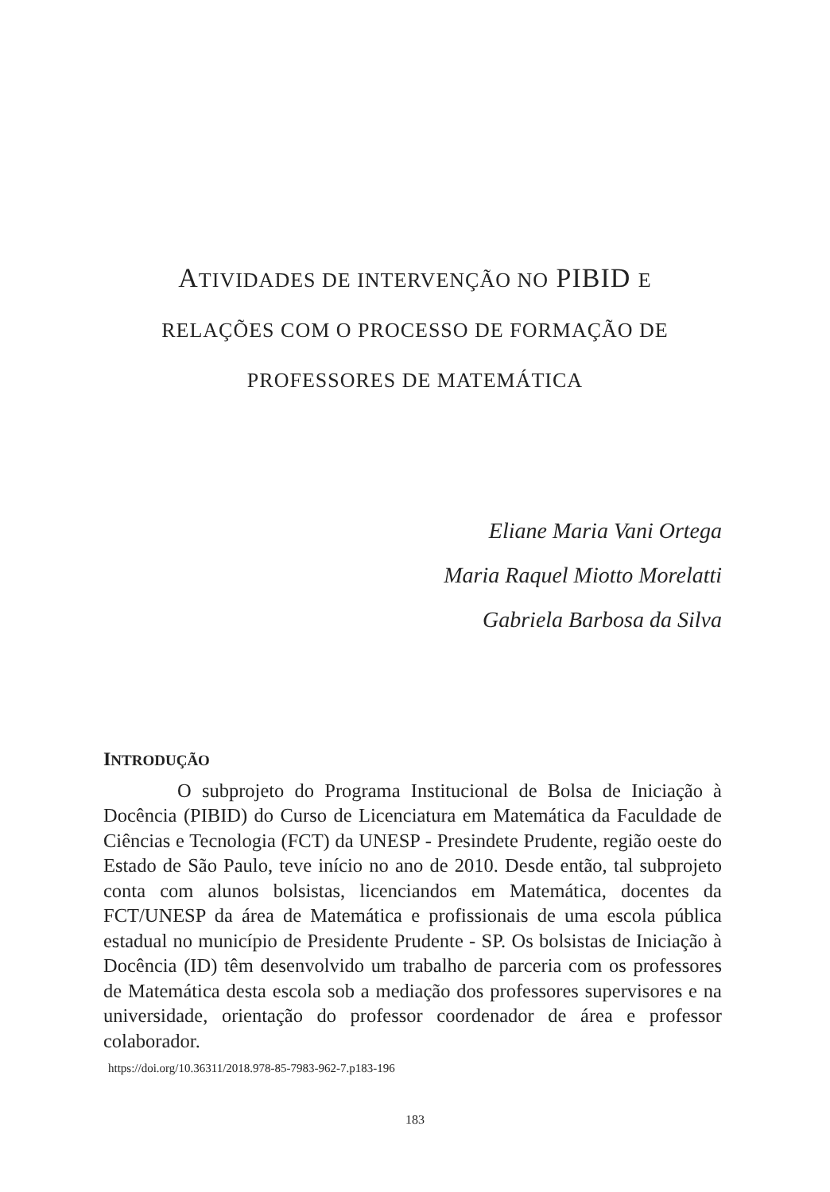ATIVIDADES DE INTERVENÇÃO NO PIBID E
RELAÇÕES COM O PROCESSO DE FORMAÇÃO DE
PROFESSORES DE MATEMÁTICA
Eliane Maria Vani Ortega
Maria Raquel Miotto Morelatti
Gabriela Barbosa da Silva
INTRODUÇÃO
O subprojeto do Programa Institucional de Bolsa de Iniciação à Docência (PIBID) do Curso de Licenciatura em Matemática da Faculdade de Ciências e Tecnologia (FCT) da UNESP - Presindete Prudente, região oeste do Estado de São Paulo, teve início no ano de 2010. Desde então, tal subprojeto conta com alunos bolsistas, licenciandos em Matemática, docentes da FCT/UNESP da área de Matemática e profissionais de uma escola pública estadual no município de Presidente Prudente - SP. Os bolsistas de Iniciação à Docência (ID) têm desenvolvido um trabalho de parceria com os professores de Matemática desta escola sob a mediação dos professores supervisores e na universidade, orientação do professor coordenador de área e professor colaborador.
https://doi.org/10.36311/2018.978-85-7983-962-7.p183-196
183